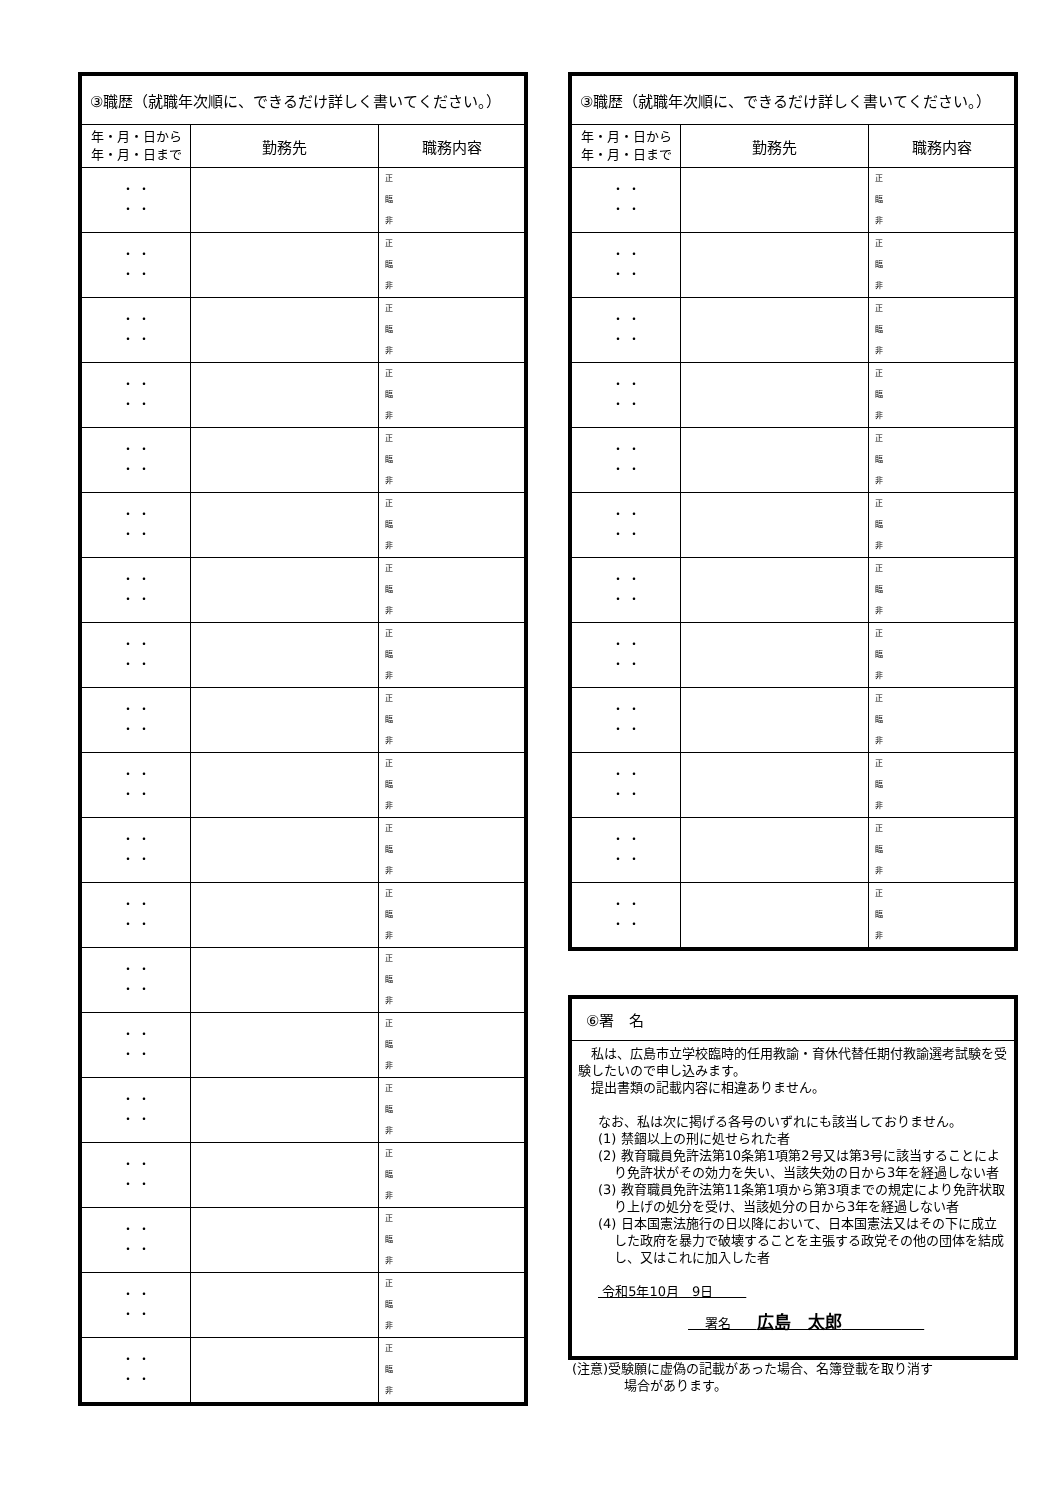| ③職歴（就職年次順に、できるだけ詳しく書いてください。） | | |
| --- | --- | --- |
| 年・月・日から 年・月・日まで | 勤務先 | 職務内容 |
| ・ ・ ・ ・ | | 正 臨 非 |
| ・ ・ ・ ・ | | 正 臨 非 |
| ・ ・ ・ ・ | | 正 臨 非 |
| ・ ・ ・ ・ | | 正 臨 非 |
| ・ ・ ・ ・ | | 正 臨 非 |
| ・ ・ ・ ・ | | 正 臨 非 |
| ・ ・ ・ ・ | | 正 臨 非 |
| ・ ・ ・ ・ | | 正 臨 非 |
| ・ ・ ・ ・ | | 正 臨 非 |
| ・ ・ ・ ・ | | 正 臨 非 |
| ・ ・ ・ ・ | | 正 臨 非 |
| ・ ・ ・ ・ | | 正 臨 非 |
| ・ ・ ・ ・ | | 正 臨 非 |
| ・ ・ ・ ・ | | 正 臨 非 |
| ・ ・ ・ ・ | | 正 臨 非 |
| ・ ・ ・ ・ | | 正 臨 非 |
| ・ ・ ・ ・ | | 正 臨 非 |
| ・ ・ ・ ・ | | 正 臨 非 |
| ・ ・ ・ ・ | | 正 臨 非 |
| ③職歴（就職年次順に、できるだけ詳しく書いてください。） | | |
| --- | --- | --- |
| 年・月・日から 年・月・日まで | 勤務先 | 職務内容 |
| ・ ・ ・ ・ | | 正 臨 非 |
| ・ ・ ・ ・ | | 正 臨 非 |
| ・ ・ ・ ・ | | 正 臨 非 |
| ・ ・ ・ ・ | | 正 臨 非 |
| ・ ・ ・ ・ | | 正 臨 非 |
| ・ ・ ・ ・ | | 正 臨 非 |
| ・ ・ ・ ・ | | 正 臨 非 |
| ・ ・ ・ ・ | | 正 臨 非 |
| ・ ・ ・ ・ | | 正 臨 非 |
| ・ ・ ・ ・ | | 正 臨 非 |
| ・ ・ ・ ・ | | 正 臨 非 |
| ・ ・ ・ ・ | | 正 臨 非 |
⑥署　名
　私は、広島市立学校臨時的任用教諭・育休代替任期付教諭選考試験を受験したいので申し込みます。
　提出書類の記載内容に相違ありません。
なお、私は次に掲げる各号のいずれにも該当しておりません。
(1) 禁錮以上の刑に処せられた者
(2) 教育職員免許法第10条第1項第2号又は第3号に該当することにより免許状がその効力を失い、当該失効の日から3年を経過しない者
(3) 教育職員免許法第11条第1項から第3項までの規定により免許状取り上げの処分を受け、当該処分の日から3年を経過しない者
(4) 日本国憲法施行の日以降において、日本国憲法又はその下に成立した政府を暴力で破壊することを主張する政党その他の団体を結成し、又はこれに加入した者
令和5年10月　9日
署名　　広島　太郎
(注意)受験願に虚偽の記載があった場合、名簿登載を取り消す
　　　　場合があります。